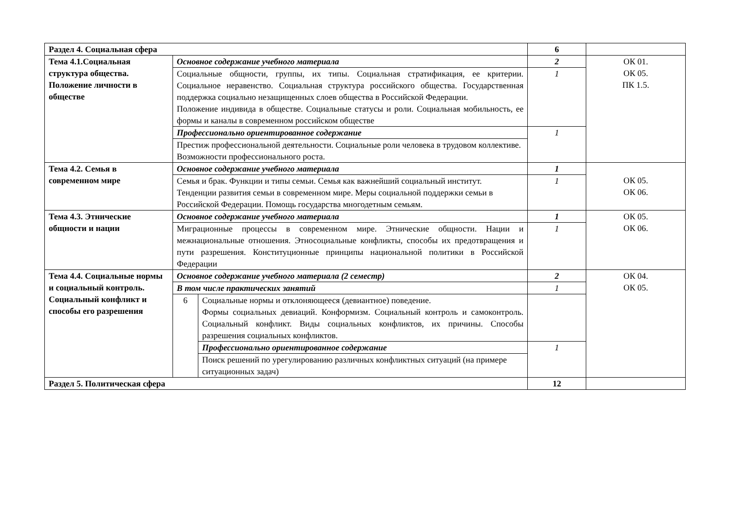| Раздел 4. Социальная сфера | | | 6 | |
| Тема 4.1.Социальная структура общества. Положение личности в обществе | Основное содержание учебного материала | | 2 | ОК 01. ОК 05. ПК 1.5. |
| | Социальные общности, группы, их типы. Социальная стратификация, ее критерии. Социальное неравенство. Социальная структура российского общества. Государственная поддержка социально незащищенных слоев общества в Российской Федерации. Положение индивида в обществе. Социальные статусы и роли. Социальная мобильность, ее формы и каналы в современном российском обществе | | 1 | |
| | Профессионально ориентированное содержание | | 1 | |
| | Престиж профессиональной деятельности. Социальные роли человека в трудовом коллективе. Возможности профессионального роста. | | | |
| Тема 4.2. Семья в современном мире | Основное содержание учебного материала | | 1 | ОК 05. ОК 06. |
| | Семья и брак. Функции и типы семьи. Семья как важнейший социальный институт. Тенденции развития семьи в современном мире. Меры социальной поддержки семьи в Российской Федерации. Помощь государства многодетным семьям. | | 1 | |
| Тема 4.3. Этнические общности и нации | Основное содержание учебного материала | | 1 | ОК 05. ОК 06. |
| | Миграционные процессы в современном мире. Этнические общности. Нации и межнациональные отношения. Этносоциальные конфликты, способы их предотвращения и пути разрешения. Конституционные принципы национальной политики в Российской Федерации | | 1 | |
| Тема 4.4. Социальные нормы и социальный контроль. Социальный конфликт и способы его разрешения | Основное содержание учебного материала (2 семестр) | | 2 | ОК 04. ОК 05. |
| | В том числе практических занятий | | 1 | |
| | 6 | Социальные нормы и отклоняющееся (девиантное) поведение. Формы социальных девиаций. Конформизм. Социальный контроль и самоконтроль. Социальный конфликт. Виды социальных конфликтов, их причины. Способы разрешения социальных конфликтов. | | |
| | | Профессионально ориентированное содержание | 1 | |
| | | Поиск решений по урегулированию различных конфликтных ситуаций (на примере ситуационных задач) | | |
| Раздел 5. Политическая сфера | | | 12 | |